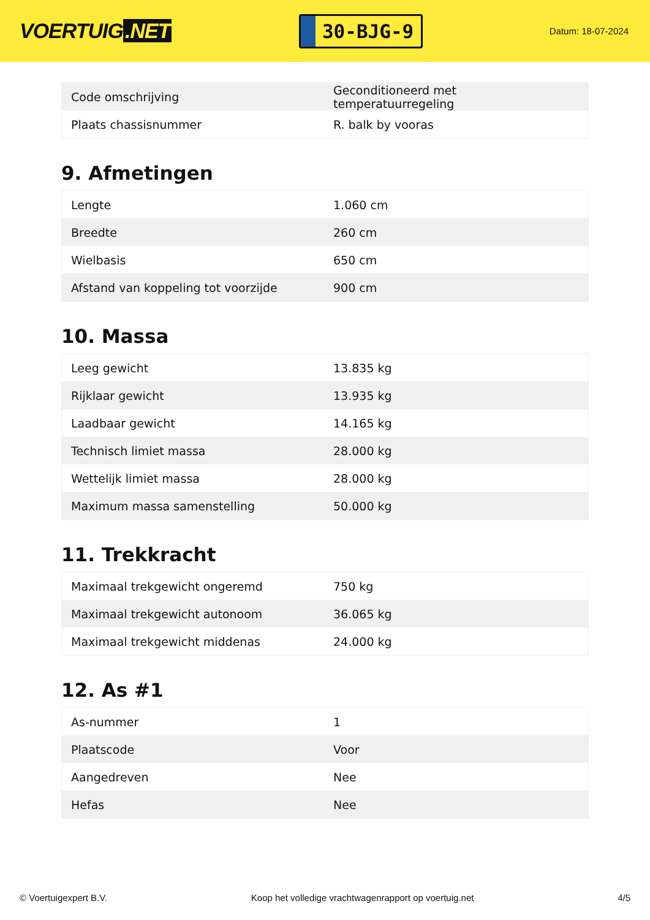VOERTUIG.NET
30-BJG-9
Datum: 18-07-2024
| Code omschrijving | Geconditioneerd met temperatuurregeling |
| Plaats chassisnummer | R. balk by vooras |
9. Afmetingen
| Lengte | 1.060 cm |
| Breedte | 260 cm |
| Wielbasis | 650 cm |
| Afstand van koppeling tot voorzijde | 900 cm |
10. Massa
| Leeg gewicht | 13.835 kg |
| Rijklaar gewicht | 13.935 kg |
| Laadbaar gewicht | 14.165 kg |
| Technisch limiet massa | 28.000 kg |
| Wettelijk limiet massa | 28.000 kg |
| Maximum massa samenstelling | 50.000 kg |
11. Trekkracht
| Maximaal trekgewicht ongeremd | 750 kg |
| Maximaal trekgewicht autonoom | 36.065 kg |
| Maximaal trekgewicht middenas | 24.000 kg |
12. As #1
| As-nummer | 1 |
| Plaatscode | Voor |
| Aangedreven | Nee |
| Hefas | Nee |
© Voertuigexpert B.V. Koop het volledige vrachtwagenrapport op voertuig.net 4/5